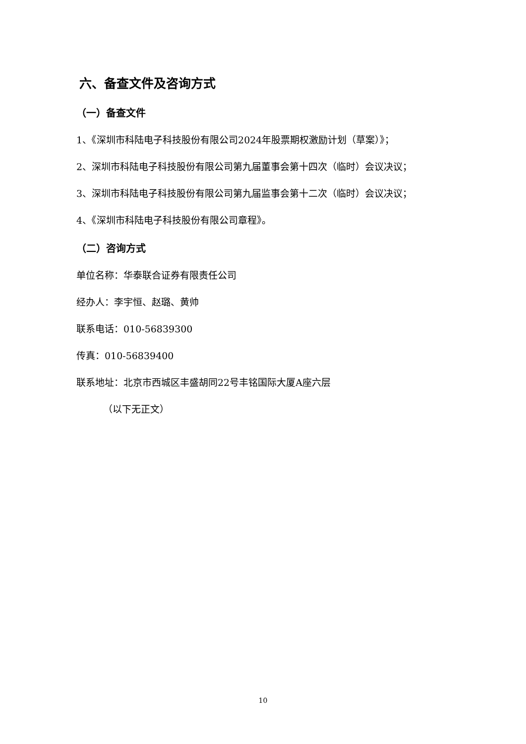六、备查文件及咨询方式
（一）备查文件
1、《深圳市科陆电子科技股份有限公司2024年股票期权激励计划（草案）》；
2、深圳市科陆电子科技股份有限公司第九届董事会第十四次（临时）会议决议；
3、深圳市科陆电子科技股份有限公司第九届监事会第十二次（临时）会议决议；
4、《深圳市科陆电子科技股份有限公司章程》。
（二）咨询方式
单位名称：华泰联合证券有限责任公司
经办人：李宇恒、赵璐、黄帅
联系电话：010-56839300
传真：010-56839400
联系地址：北京市西城区丰盛胡同22号丰铭国际大厦A座六层
（以下无正文）
10